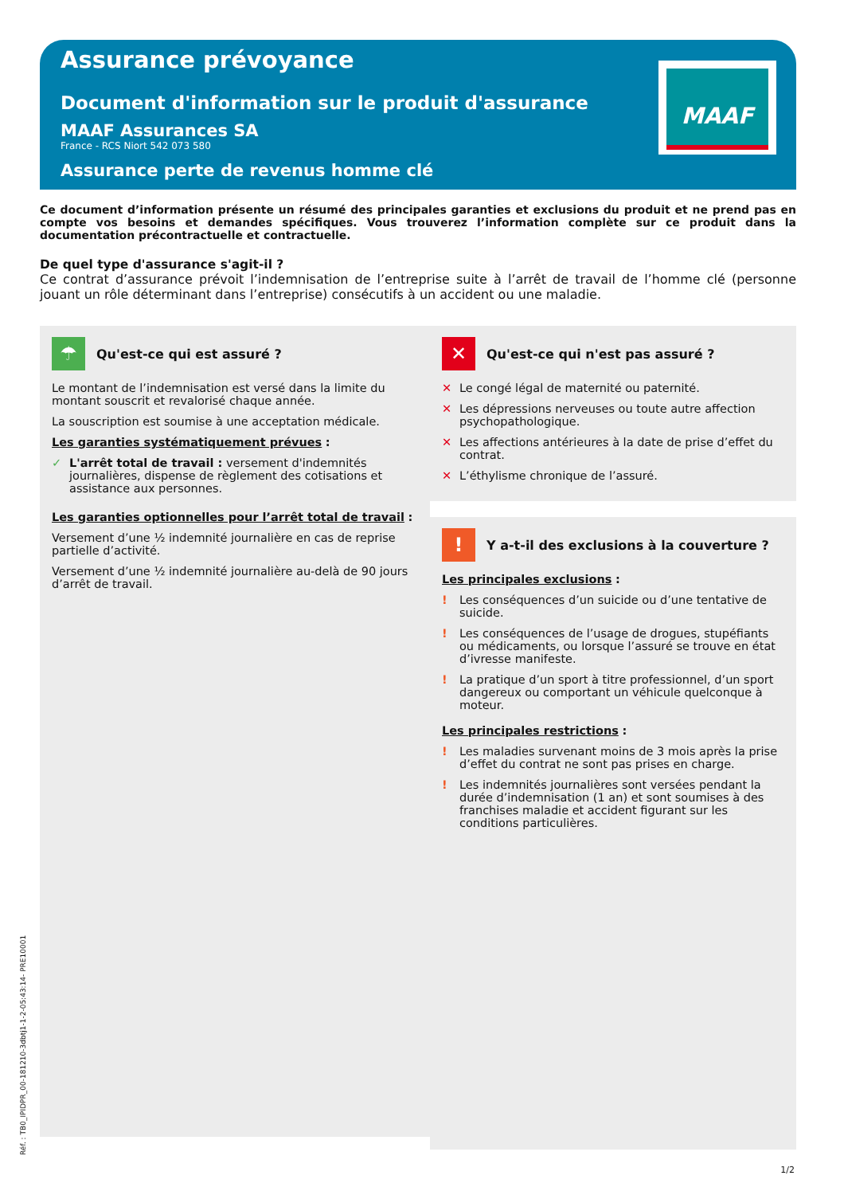Assurance prévoyance
Document d'information sur le produit d'assurance
MAAF Assurances SA
France - RCS Niort 542 073 580
Assurance perte de revenus homme clé
MAAF
Ce document d’information présente un résumé des principales garanties et exclusions du produit et ne prend pas en compte vos besoins et demandes spécifiques. Vous trouverez l’information complète sur ce produit dans la documentation précontractuelle et contractuelle.
De quel type d'assurance s'agit-il ?
Ce contrat d’assurance prévoit l’indemnisation de l’entreprise suite à l’arrêt de travail de l’homme clé (personne jouant un rôle déterminant dans l’entreprise) consécutifs à un accident ou une maladie.
☂
Qu'est-ce qui est assuré ?
Le montant de l’indemnisation est versé dans la limite du montant souscrit et revalorisé chaque année.
La souscription est soumise à une acceptation médicale.
Les garanties systématiquement prévues :
✓ L'arrêt total de travail : versement d'indemnités journalières, dispense de règlement des cotisations et assistance aux personnes.
Les garanties optionnelles pour l’arrêt total de travail :
Versement d’une ½ indemnité journalière en cas de reprise partielle d’activité.
Versement d’une ½ indemnité journalière au-delà de 90 jours d’arrêt de travail.
✕
Qu'est-ce qui n'est pas assuré ?
✕ Le congé légal de maternité ou paternité.
✕ Les dépressions nerveuses ou toute autre affection psychopathologique.
✕ Les affections antérieures à la date de prise d’effet du contrat.
✕ L’éthylisme chronique de l’assuré.
!
Y a-t-il des exclusions à la couverture ?
Les principales exclusions :
! Les conséquences d’un suicide ou d’une tentative de suicide.
! Les conséquences de l’usage de drogues, stupéfiants ou médicaments, ou lorsque l’assuré se trouve en état d’ivresse manifeste.
! La pratique d’un sport à titre professionnel, d’un sport dangereux ou comportant un véhicule quelconque à moteur.
Les principales restrictions :
! Les maladies survenant moins de 3 mois après la prise d’effet du contrat ne sont pas prises en charge.
! Les indemnités journalières sont versées pendant la durée d’indemnisation (1 an) et sont soumises à des franchises maladie et accident figurant sur les conditions particulières.
Réf. : TB0_IPIDPR_00-181210-3dbtj1-1-2-05:43:14- PRE10001
1/2